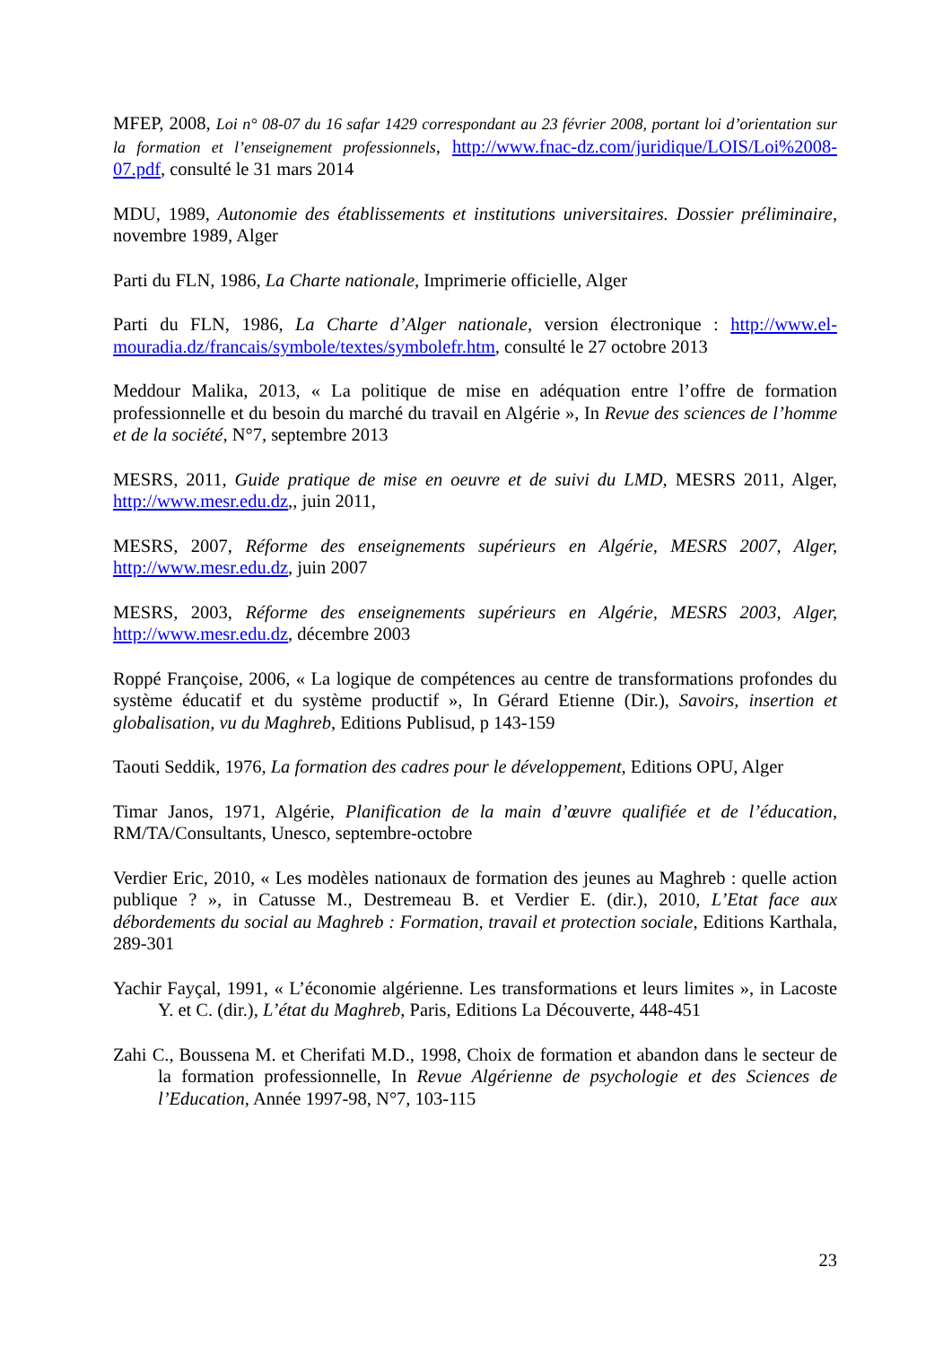MFEP, 2008, Loi n° 08-07 du 16 safar 1429 correspondant au 23 février 2008, portant loi d’orientation sur la formation et l’enseignement professionnels, http://www.fnac-dz.com/juridique/LOIS/Loi%2008-07.pdf, consulté le 31 mars 2014
MDU, 1989, Autonomie des établissements et institutions universitaires. Dossier préliminaire, novembre 1989, Alger
Parti du FLN, 1986, La Charte nationale, Imprimerie officielle, Alger
Parti du FLN, 1986, La Charte d’Alger nationale, version électronique : http://www.el-mouradia.dz/francais/symbole/textes/symbolefr.htm, consulté le 27 octobre 2013
Meddour Malika, 2013, « La politique de mise en adéquation entre l’offre de formation professionnelle et du besoin du marché du travail en Algérie », In Revue des sciences de l’homme et de la société, N°7, septembre 2013
MESRS, 2011, Guide pratique de mise en oeuvre et de suivi du LMD, MESRS 2011, Alger, http://www.mesr.edu.dz,, juin 2011,
MESRS, 2007, Réforme des enseignements supérieurs en Algérie, MESRS 2007, Alger, http://www.mesr.edu.dz, juin 2007
MESRS, 2003, Réforme des enseignements supérieurs en Algérie, MESRS 2003, Alger, http://www.mesr.edu.dz, décembre 2003
Roppé Françoise, 2006, « La logique de compétences au centre de transformations profondes du système éducatif et du système productif », In Gérard Etienne (Dir.), Savoirs, insertion et globalisation, vu du Maghreb, Editions Publisud, p 143-159
Taouti Seddik, 1976, La formation des cadres pour le développement, Editions OPU, Alger
Timar Janos, 1971, Algérie, Planification de la main d’œuvre qualifiée et de l’éducation, RM/TA/Consultants, Unesco, septembre-octobre
Verdier Eric, 2010, « Les modèles nationaux de formation des jeunes au Maghreb : quelle action publique ? », in Catusse M., Destremeau B. et Verdier E. (dir.), 2010, L’Etat face aux débordements du social au Maghreb : Formation, travail et protection sociale, Editions Karthala, 289-301
Yachir Fayçal, 1991, « L’économie algérienne. Les transformations et leurs limites », in Lacoste Y. et C. (dir.), L’état du Maghreb, Paris, Editions La Découverte, 448-451
Zahi C., Boussena M. et Cherifati M.D., 1998, Choix de formation et abandon dans le secteur de la formation professionnelle, In Revue Algérienne de psychologie et des Sciences de l’Education, Année 1997-98, N°7, 103-115
23